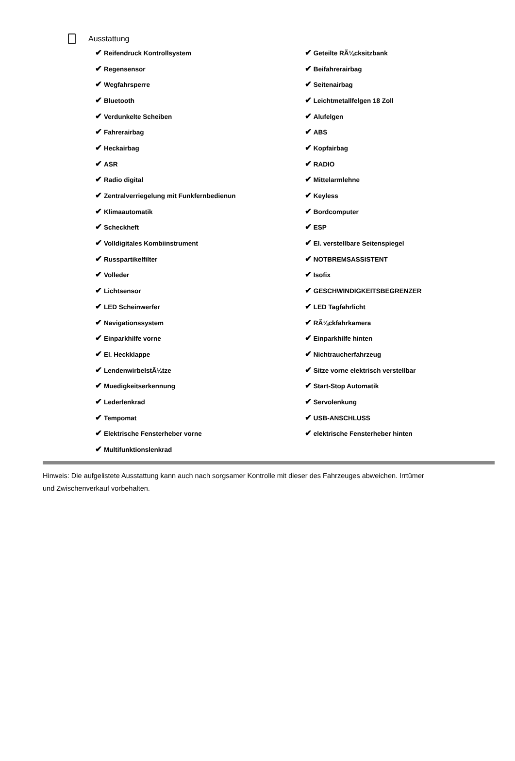Ausstattung
| ✔ Reifendruck Kontrollsystem | ✔ Geteilte RÃ¼cksitzbank |
| ✔ Regensensor | ✔ Beifahrerairbag |
| ✔ Wegfahrsperre | ✔ Seitenairbag |
| ✔ Bluetooth | ✔ Leichtmetallfelgen 18 Zoll |
| ✔ Verdunkelte Scheiben | ✔ Alufelgen |
| ✔ Fahrerairbag | ✔ ABS |
| ✔ Heckairbag | ✔ Kopfairbag |
| ✔ ASR | ✔ RADIO |
| ✔ Radio digital | ✔ Mittelarmlehne |
| ✔ Zentralverriegelung mit Funkfernbedienun | ✔ Keyless |
| ✔ Klimaautomatik | ✔ Bordcomputer |
| ✔ Scheckheft | ✔ ESP |
| ✔ Volldigitales Kombiinstrument | ✔ El. verstellbare Seitenspiegel |
| ✔ Russpartikelfilter | ✔ NOTBREMSASSISTENT |
| ✔ Volleder | ✔ Isofix |
| ✔ Lichtsensor | ✔ GESCHWINDIGKEITSBEGRENZER |
| ✔ LED Scheinwerfer | ✔ LED Tagfahrlicht |
| ✔ Navigationssystem | ✔ RÃ¼ckfahrkamera |
| ✔ Einparkhilfe vorne | ✔ Einparkhilfe hinten |
| ✔ El. Heckklappe | ✔ Nichtraucherfahrzeug |
| ✔ LendenwirbelstÃ¼tze | ✔ Sitze vorne elektrisch verstellbar |
| ✔ Muedigkeitserkennung | ✔ Start-Stop Automatik |
| ✔ Lederlenkrad | ✔ Servolenkung |
| ✔ Tempomat | ✔ USB-ANSCHLUSS |
| ✔ Elektrische Fensterheber vorne | ✔ elektrische Fensterheber hinten |
| ✔ Multifunktionslenkrad | |
Hinweis: Die aufgelistete Ausstattung kann auch nach sorgsamer Kontrolle mit dieser des Fahrzeuges abweichen. Irrtümer und Zwischenverkauf vorbehalten.